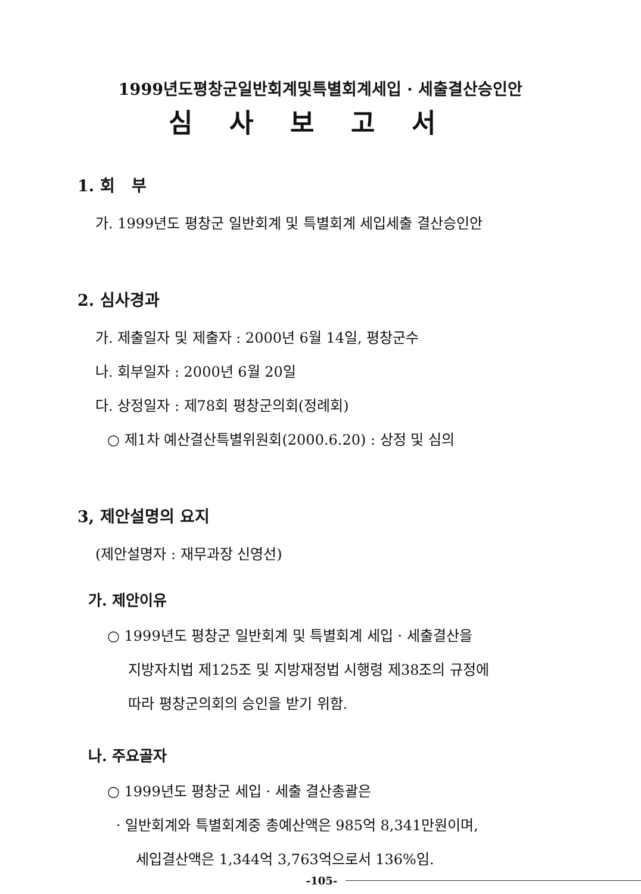1999년도평창군일반회계및특별회계세입 · 세출결산승인안
심사보고서
1. 회 부
가. 1999년도 평창군 일반회계 및 특별회계 세입세출 결산승인안
2. 심사경과
가. 제출일자 및 제출자 : 2000년 6월 14일, 평창군수
나. 회부일자 : 2000년 6월 20일
다. 상정일자 : 제78회 평창군의회(정례회)
○ 제1차 예산결산특별위원회(2000.6.20) : 상정 및 심의
3, 제안설명의 요지
(제안설명자 : 재무과장 신영선)
가. 제안이유
○ 1999년도 평창군 일반회계 및 특별회계 세입 · 세출결산을
지방자치법 제125조 및 지방재정법 시행령 제38조의 규정에
따라 평창군의회의 승인을 받기 위함.
나. 주요골자
○ 1999년도 평창군 세입 · 세출 결산총괄은
· 일반회계와 특별회계중 총예산액은 985억 8,341만원이며,
세입결산액은 1,344억 3,763억으로서 136%임.
-105-